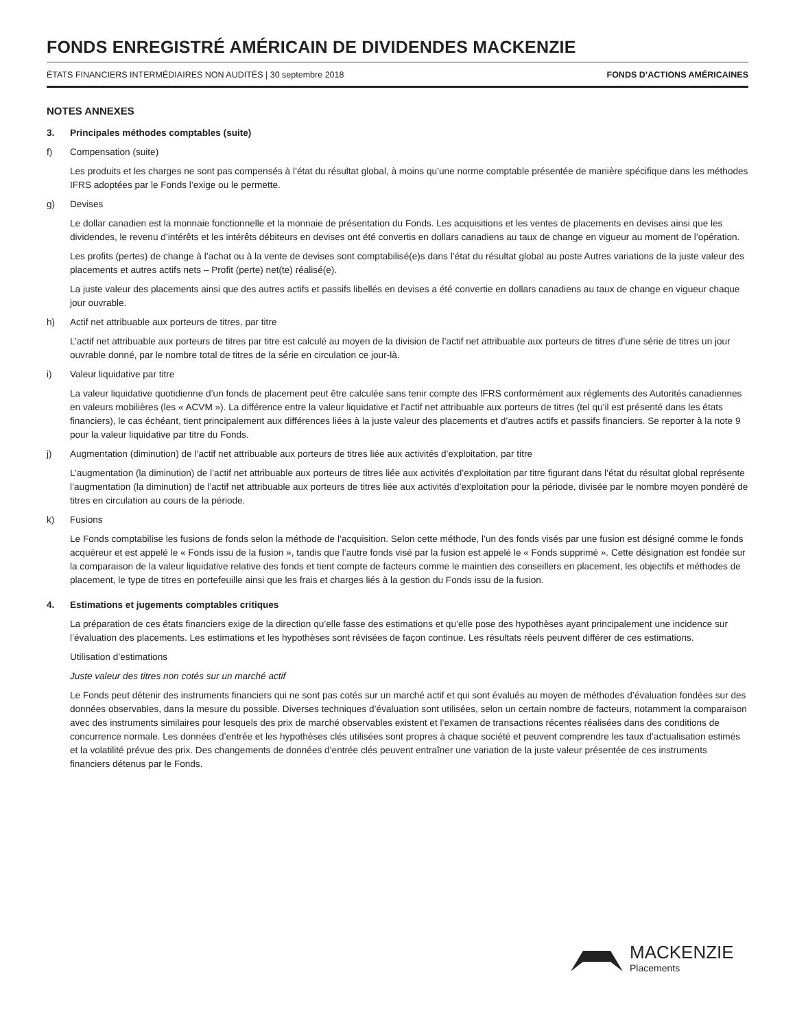FONDS ENREGISTRÉ AMÉRICAIN DE DIVIDENDES MACKENZIE
ÉTATS FINANCIERS INTERMÉDIAIRES NON AUDITÉS | 30 septembre 2018 FONDS D’ACTIONS AMÉRICAINES
NOTES ANNEXES
3. Principales méthodes comptables (suite)
f) Compensation (suite)
Les produits et les charges ne sont pas compensés à l’état du résultat global, à moins qu’une norme comptable présentée de manière spécifique dans les méthodes IFRS adoptées par le Fonds l’exige ou le permette.
g) Devises
Le dollar canadien est la monnaie fonctionnelle et la monnaie de présentation du Fonds. Les acquisitions et les ventes de placements en devises ainsi que les dividendes, le revenu d’intérêts et les intérêts débiteurs en devises ont été convertis en dollars canadiens au taux de change en vigueur au moment de l’opération.
Les profits (pertes) de change à l’achat ou à la vente de devises sont comptabilisé(e)s dans l’état du résultat global au poste Autres variations de la juste valeur des placements et autres actifs nets – Profit (perte) net(te) réalisé(e).
La juste valeur des placements ainsi que des autres actifs et passifs libellés en devises a été convertie en dollars canadiens au taux de change en vigueur chaque jour ouvrable.
h) Actif net attribuable aux porteurs de titres, par titre
L’actif net attribuable aux porteurs de titres par titre est calculé au moyen de la division de l’actif net attribuable aux porteurs de titres d’une série de titres un jour ouvrable donné, par le nombre total de titres de la série en circulation ce jour-là.
i) Valeur liquidative par titre
La valeur liquidative quotidienne d’un fonds de placement peut être calculée sans tenir compte des IFRS conformément aux règlements des Autorités canadiennes en valeurs mobilières (les « ACVM »). La différence entre la valeur liquidative et l’actif net attribuable aux porteurs de titres (tel qu’il est présenté dans les états financiers), le cas échéant, tient principalement aux différences liées à la juste valeur des placements et d’autres actifs et passifs financiers. Se reporter à la note 9 pour la valeur liquidative par titre du Fonds.
j) Augmentation (diminution) de l’actif net attribuable aux porteurs de titres liée aux activités d’exploitation, par titre
L’augmentation (la diminution) de l’actif net attribuable aux porteurs de titres liée aux activités d’exploitation par titre figurant dans l’état du résultat global représente l’augmentation (la diminution) de l’actif net attribuable aux porteurs de titres liée aux activités d’exploitation pour la période, divisée par le nombre moyen pondéré de titres en circulation au cours de la période.
k) Fusions
Le Fonds comptabilise les fusions de fonds selon la méthode de l’acquisition. Selon cette méthode, l’un des fonds visés par une fusion est désigné comme le fonds acquéreur et est appelé le « Fonds issu de la fusion », tandis que l’autre fonds visé par la fusion est appelé le « Fonds supprimé ». Cette désignation est fondée sur la comparaison de la valeur liquidative relative des fonds et tient compte de facteurs comme le maintien des conseillers en placement, les objectifs et méthodes de placement, le type de titres en portefeuille ainsi que les frais et charges liés à la gestion du Fonds issu de la fusion.
4. Estimations et jugements comptables critiques
La préparation de ces états financiers exige de la direction qu’elle fasse des estimations et qu’elle pose des hypothèses ayant principalement une incidence sur l’évaluation des placements. Les estimations et les hypothèses sont révisées de façon continue. Les résultats réels peuvent différer de ces estimations.
Utilisation d’estimations
Juste valeur des titres non cotés sur un marché actif
Le Fonds peut détenir des instruments financiers qui ne sont pas cotés sur un marché actif et qui sont évalués au moyen de méthodes d’évaluation fondées sur des données observables, dans la mesure du possible. Diverses techniques d’évaluation sont utilisées, selon un certain nombre de facteurs, notamment la comparaison avec des instruments similaires pour lesquels des prix de marché observables existent et l’examen de transactions récentes réalisées dans des conditions de concurrence normale. Les données d’entrée et les hypothèses clés utilisées sont propres à chaque société et peuvent comprendre les taux d’actualisation estimés et la volatilité prévue des prix. Des changements de données d’entrée clés peuvent entraîner une variation de la juste valeur présentée de ces instruments financiers détenus par le Fonds.
MACKENZIE
Placements